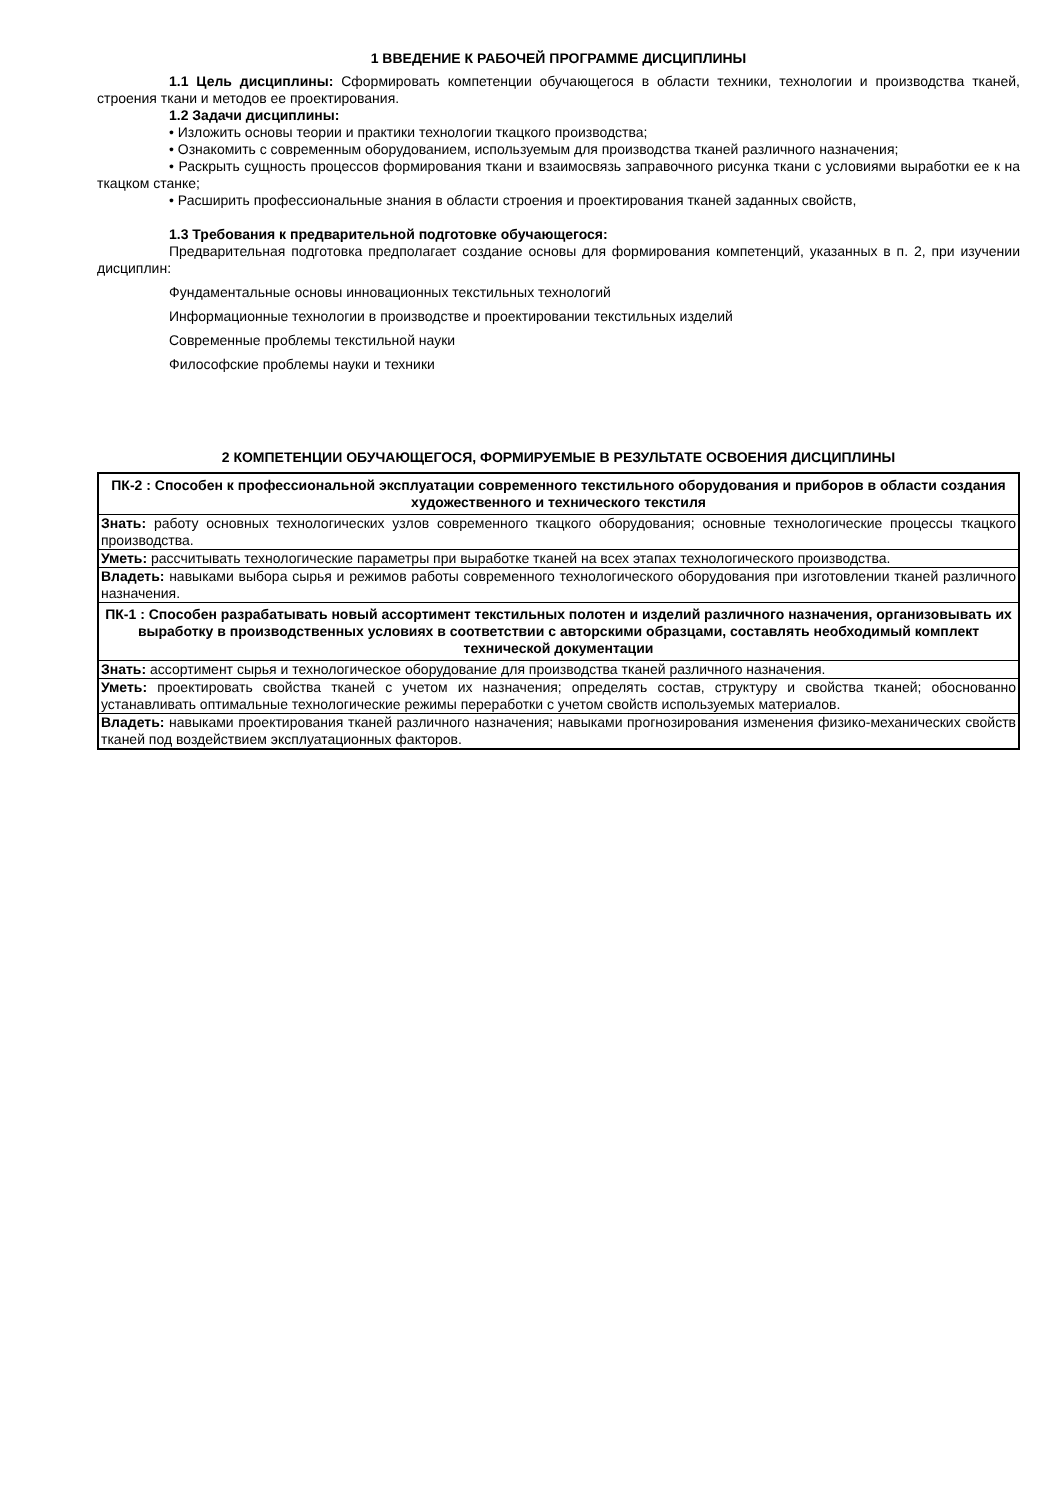1 ВВЕДЕНИЕ К РАБОЧЕЙ ПРОГРАММЕ ДИСЦИПЛИНЫ
1.1 Цель дисциплины: Сформировать компетенции обучающегося в области техники, технологии и производства тканей, строения ткани и методов ее проектирования.
1.2 Задачи дисциплины:
• Изложить основы теории и практики технологии ткацкого производства;
• Ознакомить с современным оборудованием, используемым для производства тканей различного назначения;
• Раскрыть сущность процессов формирования ткани и взаимосвязь заправочного рисунка ткани с условиями выработки ее к на ткацком станке;
• Расширить профессиональные знания в области строения и проектирования тканей заданных свойств,
1.3 Требования к предварительной подготовке обучающегося:
Предварительная подготовка предполагает создание основы для формирования компетенций, указанных в п. 2, при изучении дисциплин:
Фундаментальные основы инновационных текстильных технологий
Информационные технологии в производстве и проектировании текстильных изделий
Современные проблемы текстильной науки
Философские проблемы науки и техники
2 КОМПЕТЕНЦИИ ОБУЧАЮЩЕГОСЯ, ФОРМИРУЕМЫЕ В РЕЗУЛЬТАТЕ ОСВОЕНИЯ ДИСЦИПЛИНЫ
| ПК-2 : Способен к профессиональной эксплуатации современного текстильного оборудования и приборов в области создания художественного и технического текстиля |
| Знать: работу основных технологических узлов современного ткацкого оборудования; основные технологические процессы ткацкого производства. |
| Уметь: рассчитывать технологические параметры при выработке тканей на всех этапах технологического производства. |
| Владеть: навыками выбора сырья и режимов работы современного технологического оборудования при изготовлении тканей различного назначения. |
| ПК-1 : Способен разрабатывать новый ассортимент текстильных полотен и изделий различного назначения, организовывать их выработку в производственных условиях в соответствии с авторскими образцами, составлять необходимый комплект технической документации |
| Знать: ассортимент сырья и технологическое оборудование для производства тканей различного назначения. |
| Уметь: проектировать свойства тканей с учетом их назначения; определять состав, структуру и свойства тканей; обоснованно устанавливать оптимальные технологические режимы переработки с учетом свойств используемых материалов. |
| Владеть: навыками проектирования тканей различного назначения; навыками прогнозирования изменения физико-механических свойств тканей под воздействием эксплуатационных факторов. |